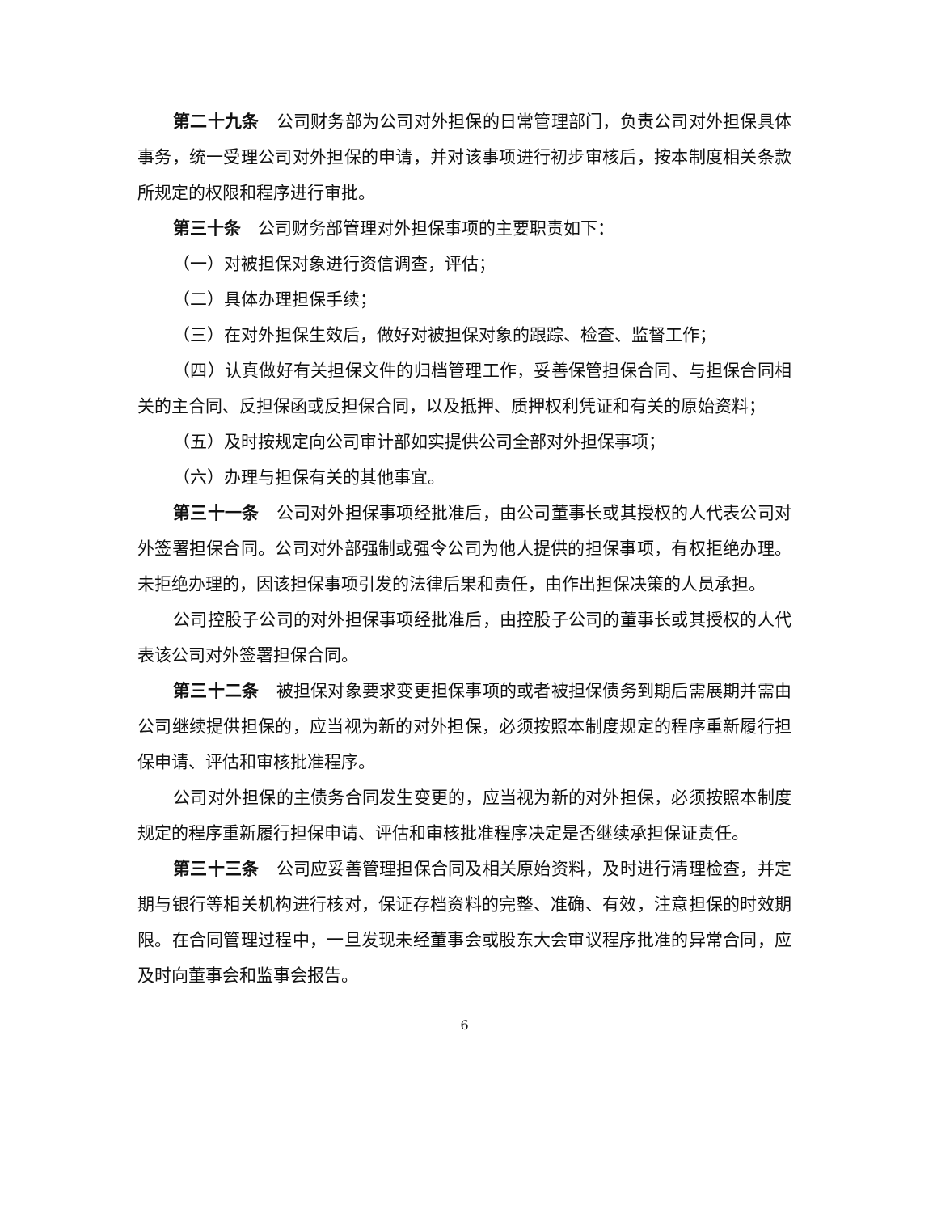第二十九条　公司财务部为公司对外担保的日常管理部门，负责公司对外担保具体事务，统一受理公司对外担保的申请，并对该事项进行初步审核后，按本制度相关条款所规定的权限和程序进行审批。
第三十条　公司财务部管理对外担保事项的主要职责如下：
（一）对被担保对象进行资信调查，评估；
（二）具体办理担保手续；
（三）在对外担保生效后，做好对被担保对象的跟踪、检查、监督工作；
（四）认真做好有关担保文件的归档管理工作，妥善保管担保合同、与担保合同相关的主合同、反担保函或反担保合同，以及抵押、质押权利凭证和有关的原始资料；
（五）及时按规定向公司审计部如实提供公司全部对外担保事项；
（六）办理与担保有关的其他事宜。
第三十一条　公司对外担保事项经批准后，由公司董事长或其授权的人代表公司对外签署担保合同。公司对外部强制或强令公司为他人提供的担保事项，有权拒绝办理。未拒绝办理的，因该担保事项引发的法律后果和责任，由作出担保决策的人员承担。
公司控股子公司的对外担保事项经批准后，由控股子公司的董事长或其授权的人代表该公司对外签署担保合同。
第三十二条　被担保对象要求变更担保事项的或者被担保债务到期后需展期并需由公司继续提供担保的，应当视为新的对外担保，必须按照本制度规定的程序重新履行担保申请、评估和审核批准程序。
公司对外担保的主债务合同发生变更的，应当视为新的对外担保，必须按照本制度规定的程序重新履行担保申请、评估和审核批准程序决定是否继续承担保证责任。
第三十三条　公司应妥善管理担保合同及相关原始资料，及时进行清理检查，并定期与银行等相关机构进行核对，保证存档资料的完整、准确、有效，注意担保的时效期限。在合同管理过程中，一旦发现未经董事会或股东大会审议程序批准的异常合同，应及时向董事会和监事会报告。
6